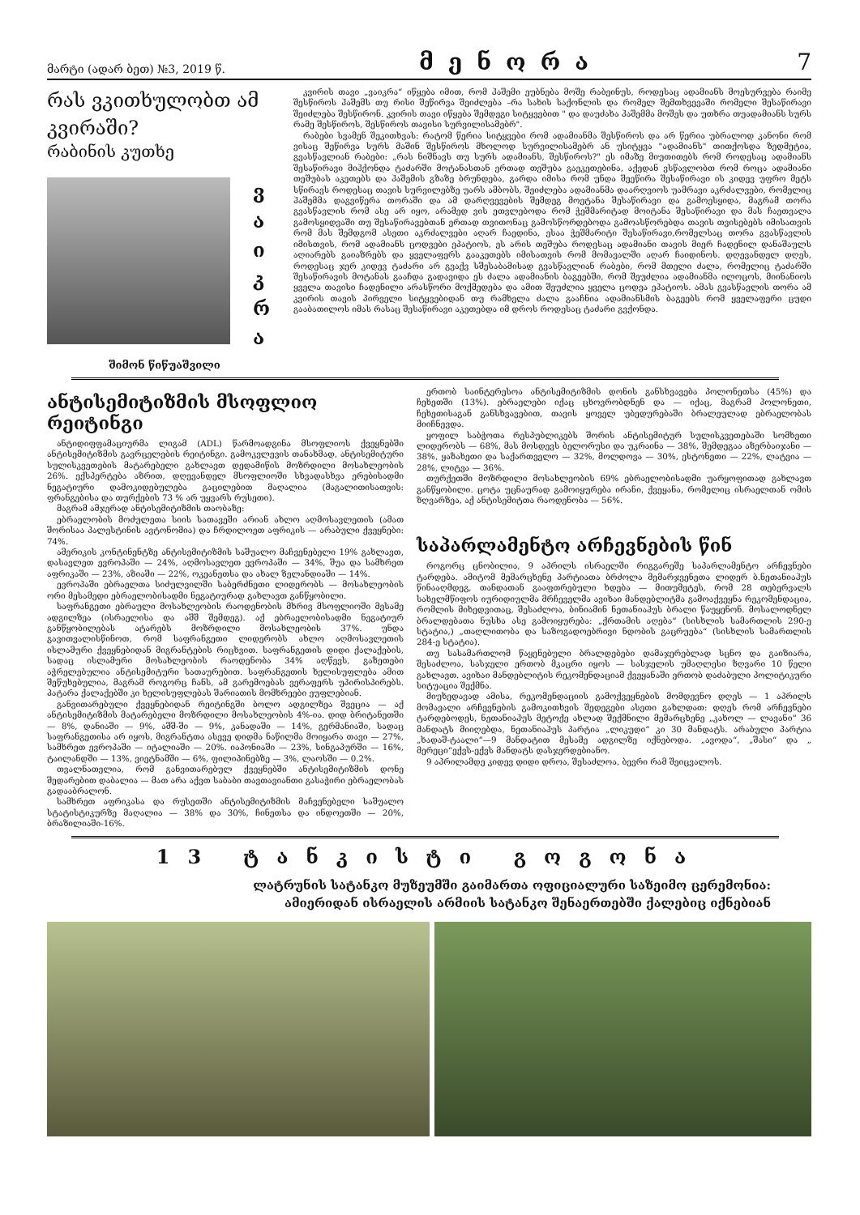მარტი (ადარ ბეთ) №3, 2019 წ. მენორა 7
რას ვკითხულობთ ამ კვირაში?
რაბინის კუთხე
ვ
ა
ი
კ
რ
ა
შიმონ წიწუაშვილი
კვირის თავი „ვაიკრა“ იწყება იმით, რომ ჰაშემი ეუბნება მოშე რაბეინუს, როდესაც ადამიანს მოესურვება რაიმე შესწიროს ჰაშემს თუ რისი შეწირვა შეიძლება –რა სახის საქონლის და რომელ შემთხვევაში რომელი შესაწირავი შეიძლება შესწირონ. კვირის თავი იწყება შემდეგი სიტყვებით " და დაუძახა ჰაშემმა მოშეს და უთხრა თუადამიანს სურს რამე შესწიროს, შესწიროს თავისი სურვილისამებრ".
რაბები სვამენ შეკითხვას: რატომ წერია სიტყვები რომ ადამიანმა შესწიროს და არ წერია უბრალოდ კანონი რომ ვისაც შეწირვა სურს მაშინ შესწიროს მხოლოდ სურვილისამებრ ან უსიტყვა "ადამიანს" თითქოსდა ზედმეტია, გვასწავლიან რაბები: „რას ნიშნავს თუ სურს ადამიანს, შესწიროს?" ეს იმაზე მიუთითებს რომ როდესაც ადამიანს შესაწირავი მიჰქონდა ტაძარში მოტანასთან ერთად თეშუბა გაეკეთებინა, აქედან ვსწავლობთ რომ როცა ადამიანი თეშუბას აკეთებს და ჰაშემის გზაზე ბრუნდება, გარდა იმისა რომ უნდა შეეწირა შესაწირავი ის კიდევ უფრო მეტს სწირავს როდესაც თავის სურვილებზე უარს ამბობს, შეიძლება ადამიანმა დაარღვიოს უამრავი აკრძალვები, რომელიც ჰაშემმა დაგვიწერა თორაში და ამ დარღვევების შემდეგ მოეტანა შესაწირავი და გამოესყიდა, მაგრამ თორა გვასწავლის რომ ასე არ იყო, არამედ ვის ეთვლებოდა რომ ჭეშმარიტად მოიტანა შესაწირავი და მას ჩაეთვალა გამოსყიდვაში თუ შესაწირავებთან ერთად თვითონაც გამოსწორდებოდა გამოასწორებდა თავის თვისებებს იმისათვის რომ მას შემდგომ ასეთი აკრძალვები აღარ ჩაედინა, ესაა ჭეშმარიტი შესაწირავი,რომელსაც თორა გვასწავლის იმისთვის, რომ ადამიანს ცოდვები ეპატიოს, ეს არის თეშუბა როდესაც ადამიანი თავის მიერ ჩადენილ დანაშაულს აღიარებს გაიაზრებს და ყველაფერს გააკეთებს იმისათვის რომ მომავალში აღარ ჩაიდინოს. დღევანდელ დღეს, როდესაც ჯერ კიდევ ტაძარი არ გვაქვ სშესაბამისად გვასწავლიან რაბები, რომ მთელი ძალა, რომელიც ტაძარში შესაწირავის მოტანას გააჩდა გადავიდა ეს ძალა ადამიანის ბაგეებში, რომ შეუძლია ადამიანმა ილოცოს, მიინანიოს ყველა თავისი ჩადენილი არასწორი მოქმედება და ამით შეუძლია ყველა ცოდვა ეპატიოს. ამას გვასწავლის თორა ამ კვირის თავის პირველი სიტყვებიდან თუ რამხელა ძალა გააჩნია ადამიანსმის ბაგეებს რომ ყველაფერი ცუდი გააბათილოს იმას რასაც შესაწირავი აკეთებდა იმ დროს როდესაც ტაძარი გვქონდა.
ანტისემიტიზმის მსოფლიო რეიტინგი
ანტიდიფფამაციურმა ლიგამ (ADL) წარმოადგინა მსოფლიოს ქვეყნებში ანტისემიტიზმის გავრცელების რეიტინგი. გამოკვლევის თანახმად, ანტისემიტური სულისკვეთების მატარებელი გახლავთ დედამიწის მოზრდილი მოსახლეობის 26%. ექსპერტება აზრით, დღევანდელ მსოფლიოში სხვადასხვა ერებისადმი ნეგატიური დამოკიდებულება გაცილებით მაღალია (მაგალითისათვის: ფრანგებისა და თურქების 73 % არ უყვარს რუსეთი).
მაგრამ ამჯერად ანტისემიტიზმის თაობაზე:
ებრაელობის მოძულეთა სიის სათავეში არიან ახლო აღმოსავლეთის (ამათ შორისაა პალესტინის ავტონომია) და ჩრდილოეთ აფრიკის — არაბული ქვეყნები: 74%.
ამერიკის კონტინენტზე ანტისემიტიზმის საშუალო მაჩვენებელი 19% გახლავთ, დასავლეთ ევროპაში — 24%, აღმოსავლეთ ევროპაში — 34%, შუა და სამხრეთ აფრიკაში — 23%, აზიაში — 22%, ოკეანეთსა და ახალ ზელანდიაში — 14%.
ევროპაში ებრაელთა სიძულვილში საბერძნეთი ლიდერობს — მოსახლეობის ორი მესამედი ებრაელობისადმი ნეგატიურად გახლავთ განწყობილი.
საფრანგეთი ებრაული მოსახლეობის რაოდენობის მხრივ მსოფლიოში მესამე ადგილზეა (ისრაელისა და აშშ შემდეგ). აქ ებრაელობისადმი ნეგატიურ განწყობილებას ატარებს მოზრდილი მოსახლეობის 37%. უნდა გავითვალისწინოთ, რომ საფრანგეთი ლიდერობს ახლო აღმოსავლეთის ისლამური ქვეყნებიდან მიგრანტების რიცხვით. საფრანგეთის დიდი ქალაქების, სადაც ისლამური მოსახლეობის რაოდენობა 34% აღწევს, გაზეთები აჭრელებულია ანტისემიტური სათაურებით. საფრანგეთის ხელისუფლება ამით შეწუხებულია, მაგრამ როგორც ჩანს, ამ გარემოებას ვერაფერს უპირისპირებს. პატარა ქალაქებში კი ხელისუფლებას შარიათის მომხრეები ეუფლებიან.
განვითარებული ქვეყნებიდან რეიტინგში ბოლო ადგილზეა შვეცია — აქ ანტისემიტიზმის მატარებელი მოზრდილი მოსახლეობის 4%-ია. დიდ ბრიტანეთში — 8%, დანიაში — 9%, აშშ-ში — 9%, კანადაში — 14%, გერმანიაში, სადაც საფრანგეთისა არ იყოს, მიგრანტთა ასევე დიდმა ნაწილმა მოიყარა თავი — 27%, სამხრეთ ევროპაში — იტალიაში — 20%. იაპონიაში — 23%, სინგაპურში — 16%, ტაილანდში — 13%, ვიეტნამში — 6%, ფილიპინებზე — 3%, ლაოსში — 0.2%.
თვალნათელია, რომ განვითარებულ ქვეყნებში ანტისემიტიზმის დონე შედარებით დაბალია — მათ არა აქვთ საბაბი თავთავიანთი გასაჭირი ებრაელობას გადააბრალონ.
სამხრეთ აფრიკასა და რუსეთში ანტისემიტიზმის მაჩვენებელი საშუალო სტატისტიკურზე მაღალია — 38% და 30%, ჩინეთსა და ინდოეთში — 20%, ბრაზილიაში-16%.
ერთობ საინტერესოა ანტისემიტიზმის დონის განსხვავება პოლონეთსა (45%) და ჩეხეთში (13%). ებრაელები იქაც ცხოვრობდნენ და — იქაც, მაგრამ პოლონეთი, ჩეხეთისაგან განსხვავებით, თავის ყოველ უბედურებაში ბრალეულად ებრაელობას მიიჩნევდა.
ყოფილ საბჭოთა რესპუბლიკებს შორის ანტისემიტურ სულისკვეთებაში სომხეთი ლიდერობს — 68%, მას მოსდევს ბელორუსი და უკრაინა — 38%, შემდეგაა აზერბაიჯანი — 38%, ყაზახეთი და საქართველო — 32%, მოლდოვა — 30%, ესტონეთი — 22%, ლატვია — 28%, ლიტვა — 36%.
თურქეთში მოზრდილი მოსახლეობის 69% ებრაელობისადმი უარყოფითად გახლავთ განწყობილი. ცოტა უცნაურად გამოიყურება ირანი, ქვეყანა, რომელიც ისრაელთან ომის ზღვარზეა, აქ ანტისემიტთა რაოდენობა — 56%.
საპარლამენტო არჩევნების წინ
როგორც ცნობილია, 9 აპრილს ისრაელში რიგგარეშე საპარლამენტო არჩევნები ტარდება. ამიტომ მემარცხენე პარტიათა ბრძოლა მემარჯვენეთა ლიდერ ბ.ნეთანიაჰუს წინააღმდეგ, თანდათან გააფთრებული ხდება — მითუმეტეს, რომ 28 თებერვალს სახელმწიფოს იურიდიულმა მრჩეველმა ავიხაი მანდებლიტმა გამოაქვეყნა რეკომენდაცია, რომლის მიხედვითაც, შესაძლოა, ბინიამინ ნეთანიაჰუს ბრალი წაუყენონ. მოსალოდნელ ბრალდებათა ნუსხა ასე გამოიყურება: „ქრთამის აღება“ (სისხლის სამართლის 290-ე სტატია,) „თაღლითობა და საზოგადოებრივი ნდობის გაცრუება“ (სისხლის სამართლის 284-ე სტატია).
თუ სასამართლომ წაყენებული ბრალდებები დამაჯერებლად სცნო და გაიზიარა, შესაძლოა, სასჯელი ერთობ მკაცრი იყოს — სასჯელის უმაღლესი ზღვარი 10 წელი გახლავთ. ავიხაი მანდებლიტის რეკომენდაციამ ქვეყანაში ერთობ დაძაბული პოლიტიკური სიტუაცია შექმნა.
მიუხედავად ამისა, რეკომენდაციის გამოქვეყნების მომდევნო დღეს — 1 აპრილს მომავალი არჩევნების გამოკითხვის შედეგები ასეთი გახლდათ: დღეს რომ არჩევნები ტარდებოდეს, ნეთანიაჰუს მეტოქე ახლად შექმნილი მემარცხენე „კახოლ — ლავანი“ 36 მანდატს მიიღებდა, ნეთანიაჰუს პარტია „ლიკუდი“ კი 30 მანდატს. არაბული პარტია „ხადაშ-ტაალი“—9 მანდატით მესამე ადგილზე იქნებოდა. „ავოდა“, „შასი“ და „ მერეცი“ექვს-ექვს მანდატს დასჯერდებიანო.
9 აპრილამდე კიდევ დიდი დროა, შესაძლოა, ბევრი რამ შეიცვალოს.
13 ტანკისტი გოგონა
ლატრუნის სატანკო მუზეუმში გაიმართა ოფიციალური საზეიმო ცერემონია:
ამიერიდან ისრაელის არმიის სატანკო შენაერთებში ქალებიც იქნებიან